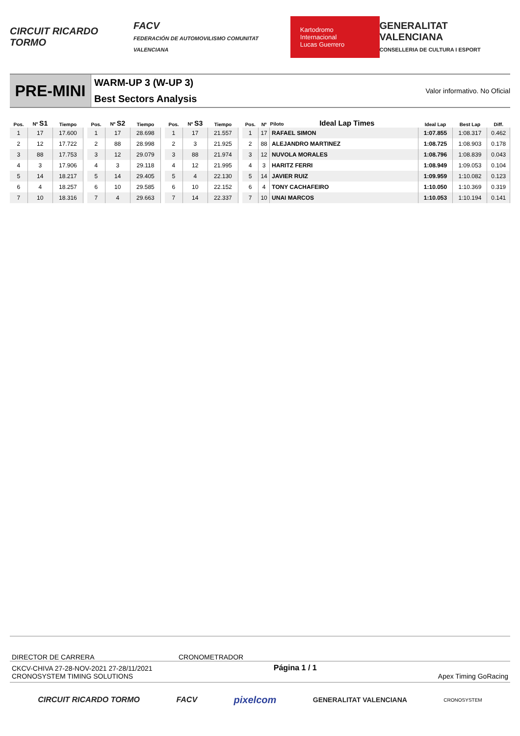CIRCUIT RICARDO TORMO
FACV
FEDERACIÓN DE AUTOMOVILISMO COMUNITAT VALENCIANA
Kartodromo Internacional
Lucas Guerrero
GENERALITAT VALENCIANA
CONSELLERIA DE CULTURA I ESPORT
PRE-MINI
WARM-UP 3 (W-UP 3)
Best Sectors Analysis
Valor informativo. No Oficial
| Pos. | Nº S1 | Tiempo |
| --- | --- | --- |
| 1 | 17 | 17.600 |
| 2 | 12 | 17.722 |
| 3 | 88 | 17.753 |
| 4 | 3 | 17.906 |
| 5 | 14 | 18.217 |
| 6 | 4 | 18.257 |
| 7 | 10 | 18.316 |
| Pos. | Nº S2 | Tiempo |
| --- | --- | --- |
| 1 | 17 | 28.698 |
| 2 | 88 | 28.998 |
| 3 | 12 | 29.079 |
| 4 | 3 | 29.118 |
| 5 | 14 | 29.405 |
| 6 | 10 | 29.585 |
| 7 | 4 | 29.663 |
| Pos. | Nº S3 | Tiempo |
| --- | --- | --- |
| 1 | 17 | 21.557 |
| 2 | 3 | 21.925 |
| 3 | 88 | 21.974 |
| 4 | 12 | 21.995 |
| 5 | 4 | 22.130 |
| 6 | 10 | 22.152 |
| 7 | 14 | 22.337 |
| Pos. | Nº | Piloto Ideal Lap Times | Ideal Lap | Best Lap | Diff. |
| --- | --- | --- | --- | --- | --- |
| 1 | 17 | RAFAEL SIMON | 1:07.855 | 1:08.317 | 0.462 |
| 2 | 88 | ALEJANDRO MARTINEZ | 1:08.725 | 1:08.903 | 0.178 |
| 3 | 12 | NUVOLA MORALES | 1:08.796 | 1:08.839 | 0.043 |
| 4 | 3 | HARITZ FERRI | 1:08.949 | 1:09.053 | 0.104 |
| 5 | 14 | JAVIER RUIZ | 1:09.959 | 1:10.082 | 0.123 |
| 6 | 4 | TONY CACHAFEIRO | 1:10.050 | 1:10.369 | 0.319 |
| 7 | 10 | UNAI MARCOS | 1:10.053 | 1:10.194 | 0.141 |
DIRECTOR DE CARRERA CRONOMETRADOR
CKCV-CHIVA 27-28-NOV-2021 27-28/11/2021
CRONOSYSTEM TIMING SOLUTIONS Página 1 / 1 Apex Timing GoRacing
CIRCUIT RICARDO TORMO FACV
pixelcom
GENERALITAT VALENCIANA
CRONOSYSTEM